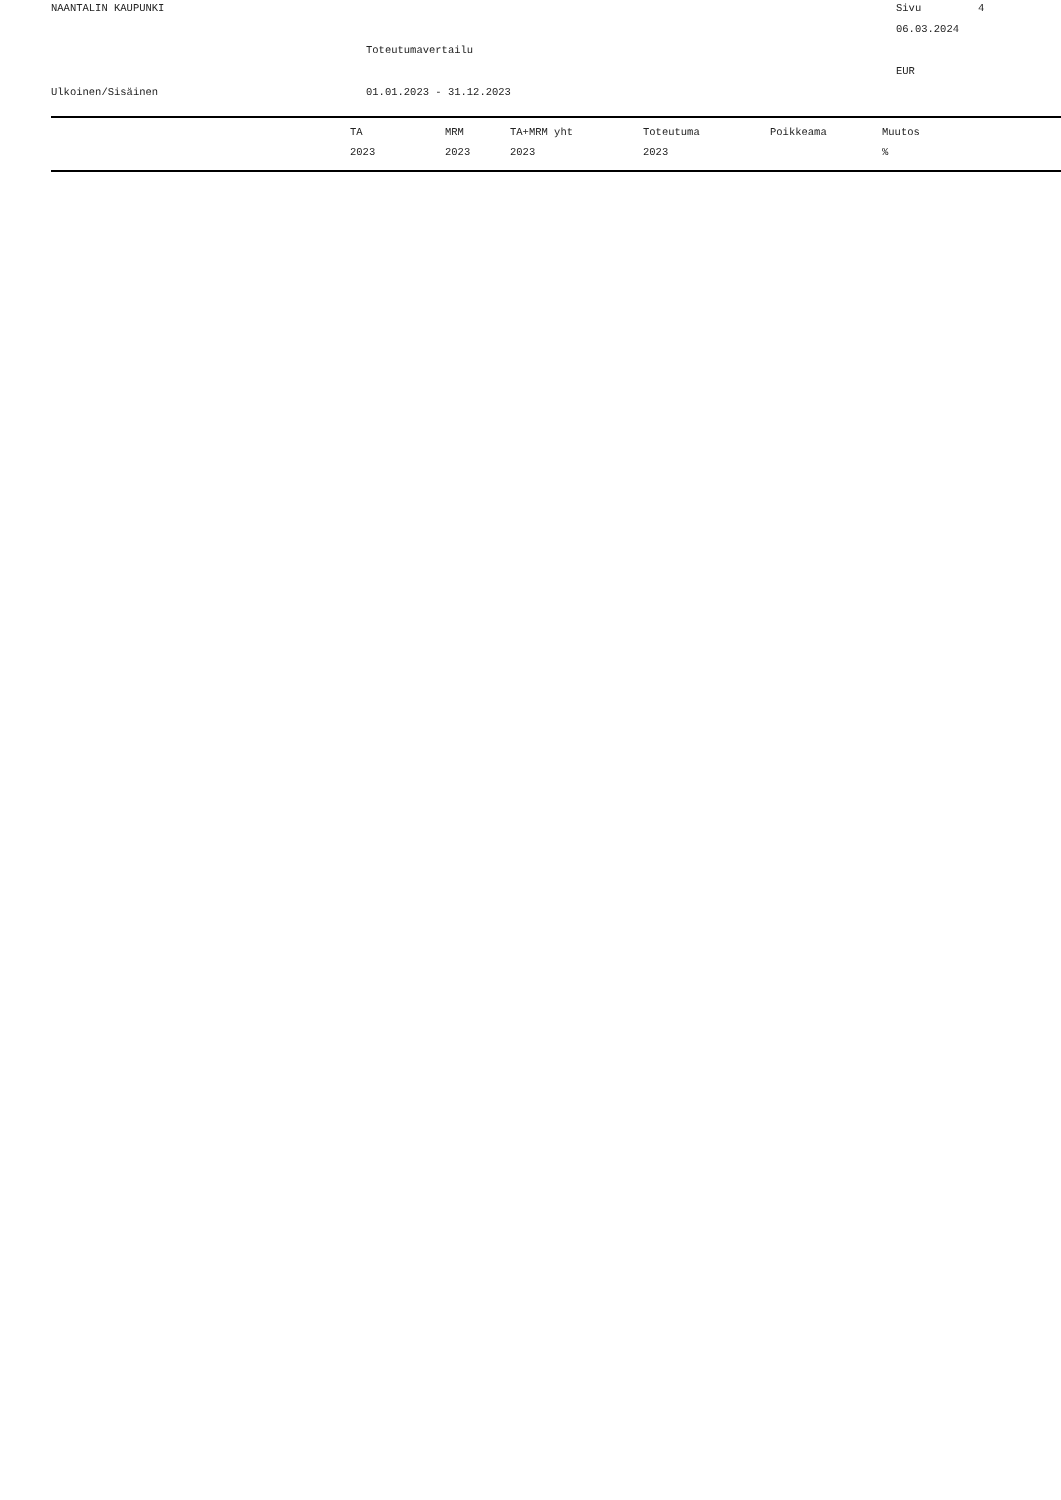NAANTALIN KAUPUNKI
Sivu
4
06.03.2024
Toteutumavertailu
EUR
Ulkoinen/Sisäinen
01.01.2023 - 31.12.2023
| | TA | MRM | TA+MRM yht | Toteutuma | Poikkeama | Muutos |
| --- | --- | --- | --- | --- | --- | --- |
| | 2023 | 2023 | 2023 | 2023 | | % |